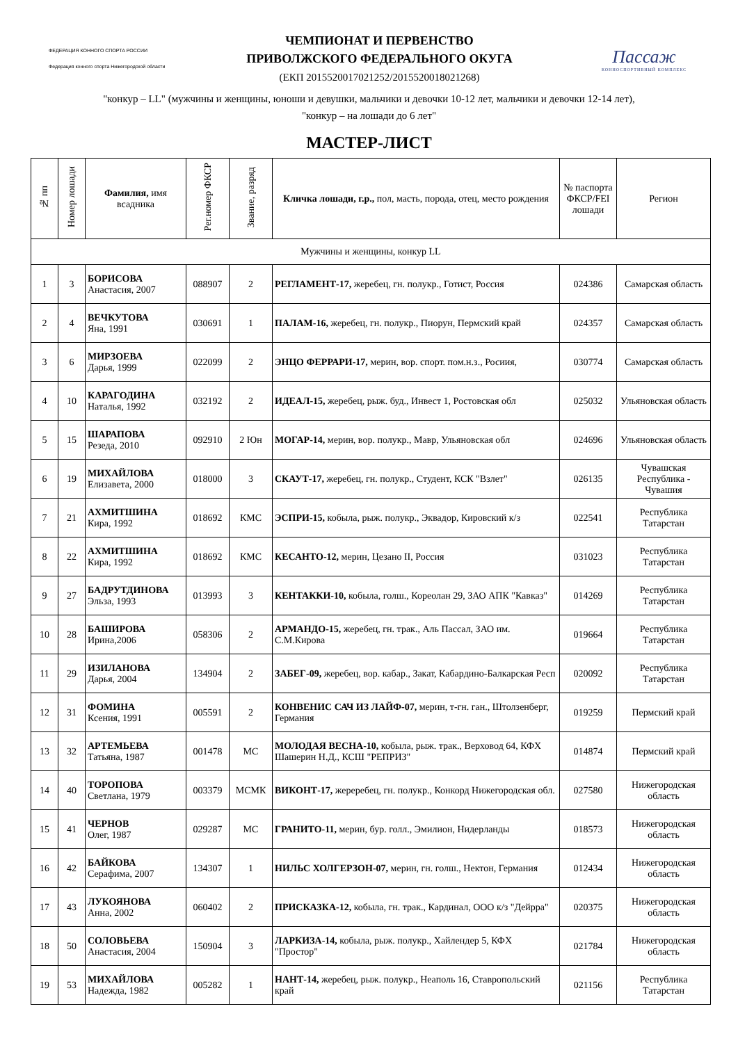ФЕДЕРАЦИЯ КОННОГО СПОРТА РОССИИ
Федерация конного спорта Нижегородской области
ЧЕМПИОНАТ И ПЕРВЕНСТВО
ПРИВОЛЖСКОГО ФЕДЕРАЛЬНОГО ОКУГА
(ЕКП 2015520017021252/2015520018021268)
Пассаж
КОННОСПОРТИВНЫЙ КОМПЛЕКС
"конкур – LL" (мужчины и женщины, юноши и девушки, мальчики и девочки 10-12 лет, мальчики и девочки 12-14 лет),
"конкур – на лошади до 6 лет"
МАСТЕР-ЛИСТ
| № пп | Номер лошади | Фамилия, имя всадника | Рег.номер ФКСР | Звание, разряд | Кличка лошади, г.р., пол, масть, порода, отец, место рождения | № паспорта ФКСР/FEI лошади | Регион |
| --- | --- | --- | --- | --- | --- | --- | --- |
| Мужчины и женщины, конкур LL | | | | | | | |
| 1 | 3 | БОРИСОВА Анастасия, 2007 | 088907 | 2 | РЕГЛАМЕНТ-17, жеребец, гн. полукр., Готист, Россия | 024386 | Самарская область |
| 2 | 4 | ВЕЧКУТОВА Яна, 1991 | 030691 | 1 | ПАЛАМ-16, жеребец, гн. полукр., Пиорун, Пермский край | 024357 | Самарская область |
| 3 | 6 | МИРЗОЕВА Дарья, 1999 | 022099 | 2 | ЭНЦО ФЕРРАРИ-17, мерин, вор. спорт. пом.н.з., Росиия, | 030774 | Самарская область |
| 4 | 10 | КАРАГОДИНА Наталья, 1992 | 032192 | 2 | ИДЕАЛ-15, жеребец, рыж. буд., Инвест 1, Ростовская обл | 025032 | Ульяновская область |
| 5 | 15 | ШАРАПОВА Резеда, 2010 | 092910 | 2 Юн | МОГАР-14, мерин, вор. полукр., Мавр, Ульяновская обл | 024696 | Ульяновская область |
| 6 | 19 | МИХАЙЛОВА Елизавета, 2000 | 018000 | 3 | СКАУТ-17, жеребец, гн. полукр., Студент, КСК "Взлет" | 026135 | Чувашская Республика - Чувашия |
| 7 | 21 | АХМИТШИНА Кира, 1992 | 018692 | КМС | ЭСПРИ-15, кобыла, рыж. полукр., Эквадор, Кировский к/з | 022541 | Республика Татарстан |
| 8 | 22 | АХМИТШИНА Кира, 1992 | 018692 | КМС | КЕСАНТО-12, мерин, Цезано II, Россия | 031023 | Республика Татарстан |
| 9 | 27 | БАДРУТДИНОВА Эльза, 1993 | 013993 | 3 | КЕНТАККИ-10, кобыла, голш., Кореолан 29, ЗАО АПК "Кавказ" | 014269 | Республика Татарстан |
| 10 | 28 | БАШИРОВА Ирина,2006 | 058306 | 2 | АРМАНДО-15, жеребец, гн. трак., Аль Пассал, ЗАО им. С.М.Кирова | 019664 | Республика Татарстан |
| 11 | 29 | ИЗИЛАНОВА Дарья, 2004 | 134904 | 2 | ЗАБЕГ-09, жеребец, вор. кабар., Закат, Кабардино-Балкарская Респ | 020092 | Республика Татарстан |
| 12 | 31 | ФОМИНА Ксения, 1991 | 005591 | 2 | КОНВЕНИС САЧ ИЗ ЛАЙФ-07, мерин, т-гн. ган., Штолзенберг, Германия | 019259 | Пермский край |
| 13 | 32 | АРТЕМЬЕВА Татьяна, 1987 | 001478 | МС | МОЛОДАЯ ВЕСНА-10, кобыла, рыж. трак., Верховод 64, КФХ Шашерин Н.Д., КСШ "РЕПРИЗ" | 014874 | Пермский край |
| 14 | 40 | ТОРОПОВА Светлана, 1979 | 003379 | МСМК | ВИКОНТ-17, жереребец, гн. полукр., Конкорд Нижегородская обл. | 027580 | Нижегородская область |
| 15 | 41 | ЧЕРНОВ Олег, 1987 | 029287 | МС | ГРАНИТО-11, мерин, бур. голл., Эмилион, Нидерланды | 018573 | Нижегородская область |
| 16 | 42 | БАЙКОВА Серафима, 2007 | 134307 | 1 | НИЛЬС ХОЛГЕРЗОН-07, мерин, гн. голш., Нектон, Германия | 012434 | Нижегородская область |
| 17 | 43 | ЛУКОЯНОВА Анна, 2002 | 060402 | 2 | ПРИСКАЗКА-12, кобыла, гн. трак., Кардинал, ООО к/з "Дейрра" | 020375 | Нижегородская область |
| 18 | 50 | СОЛОВЬЕВА Анастасия, 2004 | 150904 | 3 | ЛАРКИЗА-14, кобыла, рыж. полукр., Хайлендер 5, КФХ "Простор" | 021784 | Нижегородская область |
| 19 | 53 | МИХАЙЛОВА Надежда, 1982 | 005282 | 1 | НАНТ-14, жеребец, рыж. полукр., Неаполь 16, Ставропольский край | 021156 | Республика Татарстан |